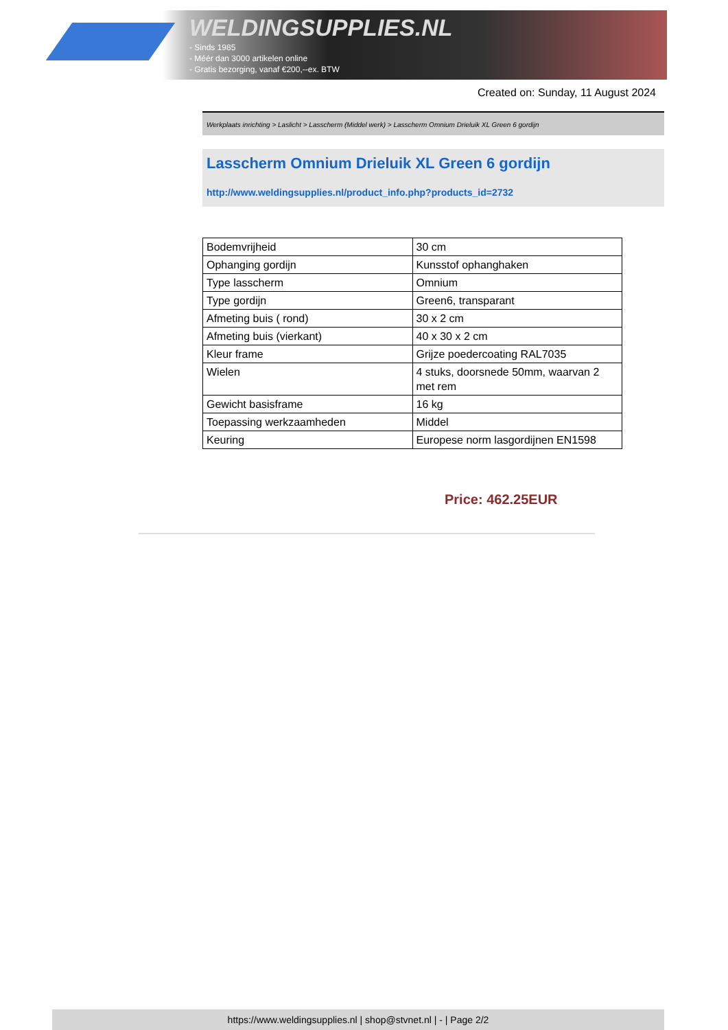WELDINGSUPPLIES.NL
- Sinds 1985
- Méér dan 3000 artikelen online
- Gratis bezorging, vanaf €200,--ex. BTW
Created on: Sunday, 11 August 2024
Werkplaats inrichting > Laslicht > Lasscherm (Middel werk) > Lasscherm Omnium Drieluik XL Green 6 gordijn
Lasscherm Omnium Drieluik XL Green 6 gordijn
http://www.weldingsupplies.nl/product_info.php?products_id=2732
| Bodemvrijheid | 30 cm |
| Ophanging gordijn | Kunsstof ophanghaken |
| Type lasscherm | Omnium |
| Type gordijn | Green6, transparant |
| Afmeting buis ( rond) | 30 x 2 cm |
| Afmeting buis (vierkant) | 40 x 30 x 2 cm |
| Kleur frame | Grijze poedercoating RAL7035 |
| Wielen | 4 stuks, doorsnede 50mm, waarvan 2 met rem |
| Gewicht basisframe | 16 kg |
| Toepassing werkzaamheden | Middel |
| Keuring | Europese norm lasgordijnen EN1598 |
Price: 462.25EUR
https://www.weldingsupplies.nl | shop@stvnet.nl | - | Page 2/2